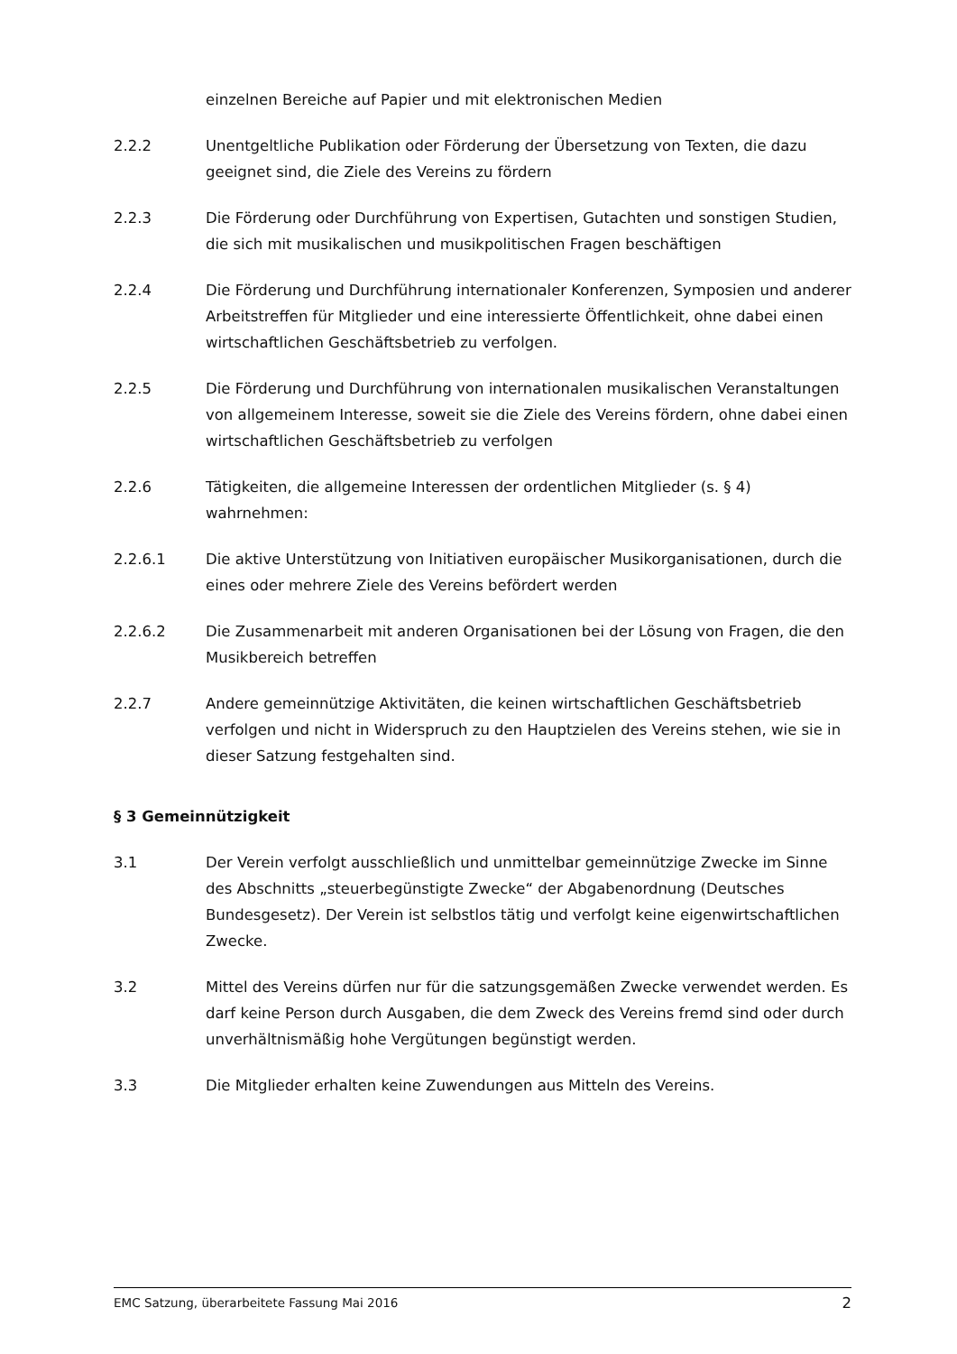einzelnen Bereiche auf Papier und mit elektronischen Medien
2.2.2 Unentgeltliche Publikation oder Förderung der Übersetzung von Texten, die dazu geeignet sind, die Ziele des Vereins zu fördern
2.2.3 Die Förderung oder Durchführung von Expertisen, Gutachten und sonstigen Studien, die sich mit musikalischen und musikpolitischen Fragen beschäftigen
2.2.4 Die Förderung und Durchführung internationaler Konferenzen, Symposien und anderer Arbeitstreffen für Mitglieder und eine interessierte Öffentlichkeit, ohne dabei einen wirtschaftlichen Geschäftsbetrieb zu verfolgen.
2.2.5 Die Förderung und Durchführung von internationalen musikalischen Veranstaltungen von allgemeinem Interesse, soweit sie die Ziele des Vereins fördern, ohne dabei einen wirtschaftlichen Geschäftsbetrieb zu verfolgen
2.2.6 Tätigkeiten, die allgemeine Interessen der ordentlichen Mitglieder (s. § 4) wahrnehmen:
2.2.6.1 Die aktive Unterstützung von Initiativen europäischer Musikorganisationen, durch die eines oder mehrere Ziele des Vereins befördert werden
2.2.6.2 Die Zusammenarbeit mit anderen Organisationen bei der Lösung von Fragen, die den Musikbereich betreffen
2.2.7 Andere gemeinnützige Aktivitäten, die keinen wirtschaftlichen Geschäftsbetrieb verfolgen und nicht in Widerspruch zu den Hauptzielen des Vereins stehen, wie sie in dieser Satzung festgehalten sind.
§ 3 Gemeinnützigkeit
3.1 Der Verein verfolgt ausschließlich und unmittelbar gemeinnützige Zwecke im Sinne des Abschnitts „steuerbegünstigte Zwecke“ der Abgabenordnung (Deutsches Bundesgesetz). Der Verein ist selbstlos tätig und verfolgt keine eigenwirtschaftlichen Zwecke.
3.2 Mittel des Vereins dürfen nur für die satzungsgemäßen Zwecke verwendet werden. Es darf keine Person durch Ausgaben, die dem Zweck des Vereins fremd sind oder durch unverhältnismäßig hohe Vergütungen begünstigt werden.
3.3 Die Mitglieder erhalten keine Zuwendungen aus Mitteln des Vereins.
EMC Satzung, überarbeitete Fassung Mai 2016 2